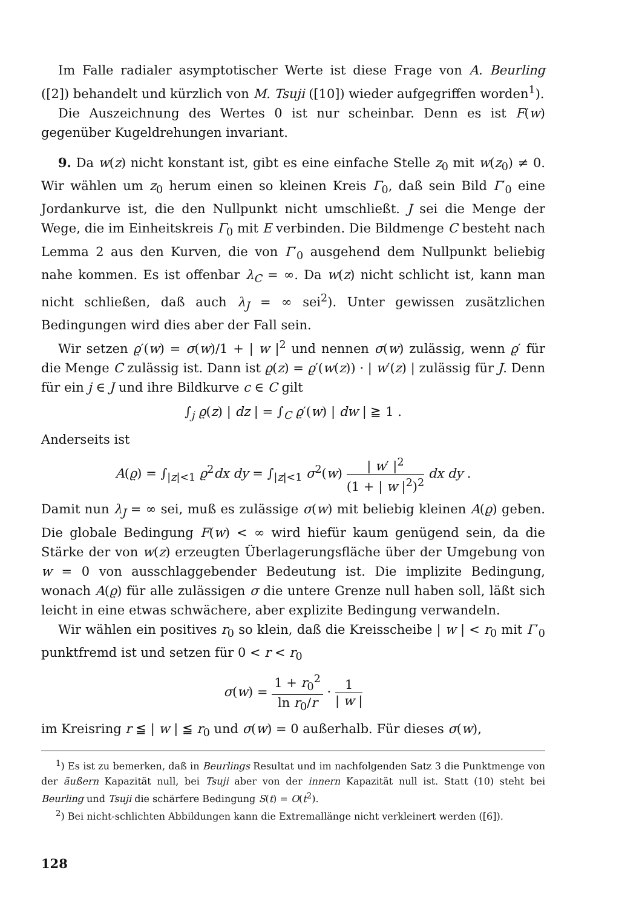Im Falle radialer asymptotischer Werte ist diese Frage von A. Beurling ([2]) behandelt und kürzlich von M. Tsuji ([10]) wieder aufgegriffen worden<sup>1</sup>).
Die Auszeichnung des Wertes 0 ist nur scheinbar. Denn es ist F(w) gegenüber Kugeldrehungen invariant.
9. Da w(z) nicht konstant ist, gibt es eine einfache Stelle z<sub>0</sub> mit w(z<sub>0</sub>) ≠ 0. Wir wählen um z<sub>0</sub> herum einen so kleinen Kreis Γ<sub>0</sub>, daß sein Bild Γ′<sub>0</sub> eine Jordankurve ist, die den Nullpunkt nicht umschließt. J sei die Menge der Wege, die im Einheitskreis Γ<sub>0</sub> mit E verbinden. Die Bildmenge C besteht nach Lemma 2 aus den Kurven, die von Γ′<sub>0</sub> ausgehend dem Nullpunkt beliebig nahe kommen. Es ist offenbar λ<sub>C</sub> = ∞. Da w(z) nicht schlicht ist, kann man nicht schließen, daß auch λ<sub>J</sub> = ∞ sei<sup>2</sup>). Unter gewissen zusätzlichen Bedingungen wird dies aber der Fall sein.
Wir setzen ϱ′(w) = σ(w)/1 + | w |<sup>2</sup> und nennen σ(w) zulässig, wenn ϱ′ für die Menge C zulässig ist. Dann ist ϱ(z) = ϱ′(w(z)) · | w′(z) | zulässig für J. Denn für ein j ∈ J und ihre Bildkurve c ∈ C gilt
∫<sub>j</sub> ϱ(z) | dz | = ∫<sub>C</sub> ϱ′(w) | dw | ≧ 1 .
Anderseits ist
A(ϱ) = ∫<sub>|z|<1</sub> ϱ<sup>2</sup>dx dy = ∫<sub>|z|<1</sub> σ<sup>2</sup>(w) | w′ |<sup>2</sup> (1 + | w |<sup>2</sup>)<sup>2</sup> dx dy .
Damit nun λ<sub>J</sub> = ∞ sei, muß es zulässige σ(w) mit beliebig kleinen A(ϱ) geben. Die globale Bedingung F(w) < ∞ wird hiefür kaum genügend sein, da die Stärke der von w(z) erzeugten Überlagerungsfläche über der Umgebung von w = 0 von ausschlaggebender Bedeutung ist. Die implizite Bedingung, wonach A(ϱ) für alle zulässigen σ die untere Grenze null haben soll, läßt sich leicht in eine etwas schwächere, aber explizite Bedingung verwandeln.
Wir wählen ein positives r<sub>0</sub> so klein, daß die Kreisscheibe | w | < r<sub>0</sub> mit Γ′<sub>0</sub> punktfremd ist und setzen für 0 < r < r<sub>0</sub>
σ(w) = 1 + r<sub>0</sub><sup>2</sup> ln r<sub>0</sub>/r · 1 | w |
im Kreisring r ≦ | w | ≦ r<sub>0</sub> und σ(w) = 0 außerhalb. Für dieses σ(w),
<sup>1</sup>) Es ist zu bemerken, daß in Beurlings Resultat und im nachfolgenden Satz 3 die Punktmenge von der äußern Kapazität null, bei Tsuji aber von der innern Kapazität null ist. Statt (10) steht bei Beurling und Tsuji die schärfere Bedingung S(t) = O(t<sup>2</sup>).
<sup>2</sup>) Bei nicht-schlichten Abbildungen kann die Extremallänge nicht verkleinert werden ([6]).
128